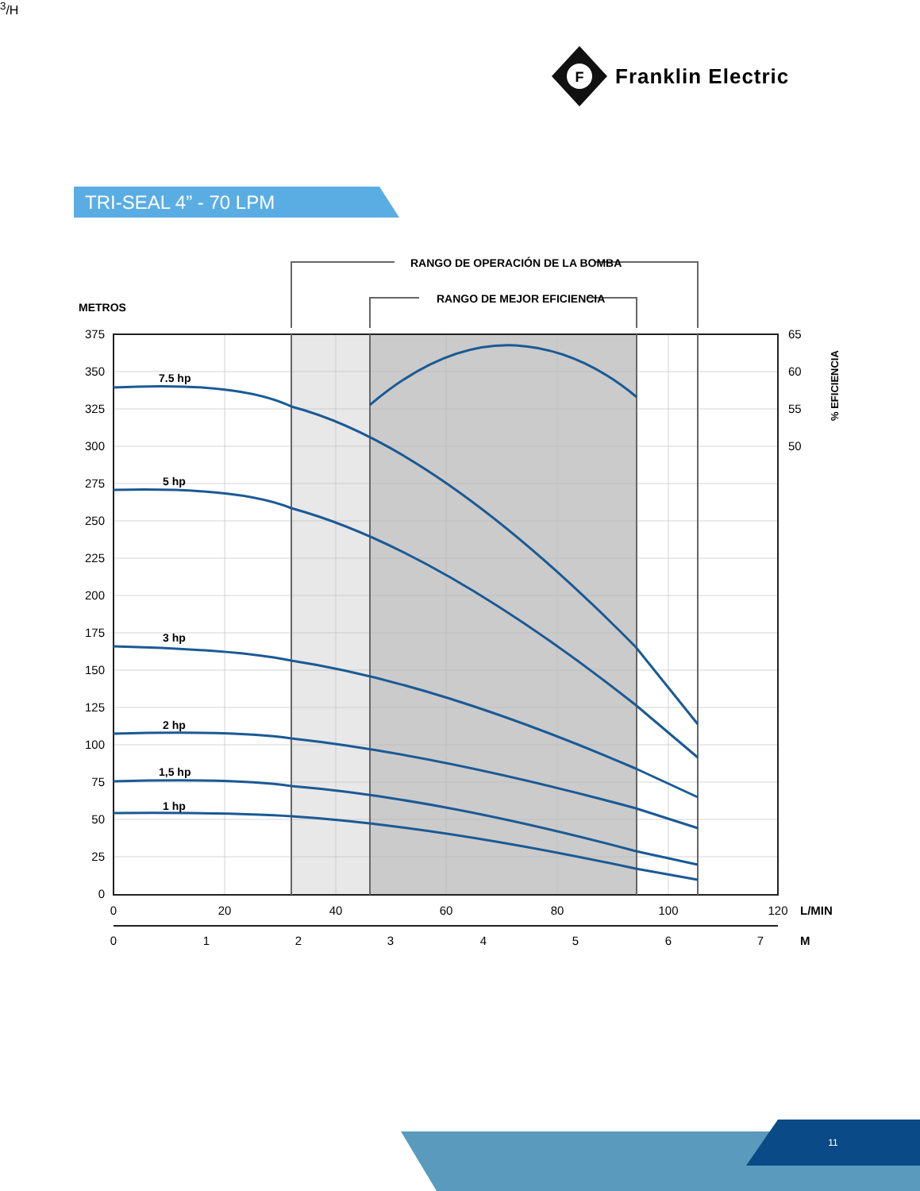F
Franklin Electric
TRI-SEAL 4” - 70 LPM
RANGO DE OPERACIÓN DE LA BOMBA
RANGO DE MEJOR EFICIENCIA
METROS
7.5 hp
5 hp
3 hp
2 hp
1,5 hp
1 hp
375
350
325
300
275
250
225
200
175
150
125
100
75
50
25
0
65
60
55
50
% EFICIENCIA
0
20
40
60
80
100
120
L/MIN
0
1
2
3
4
5
6
7
M3/H
11